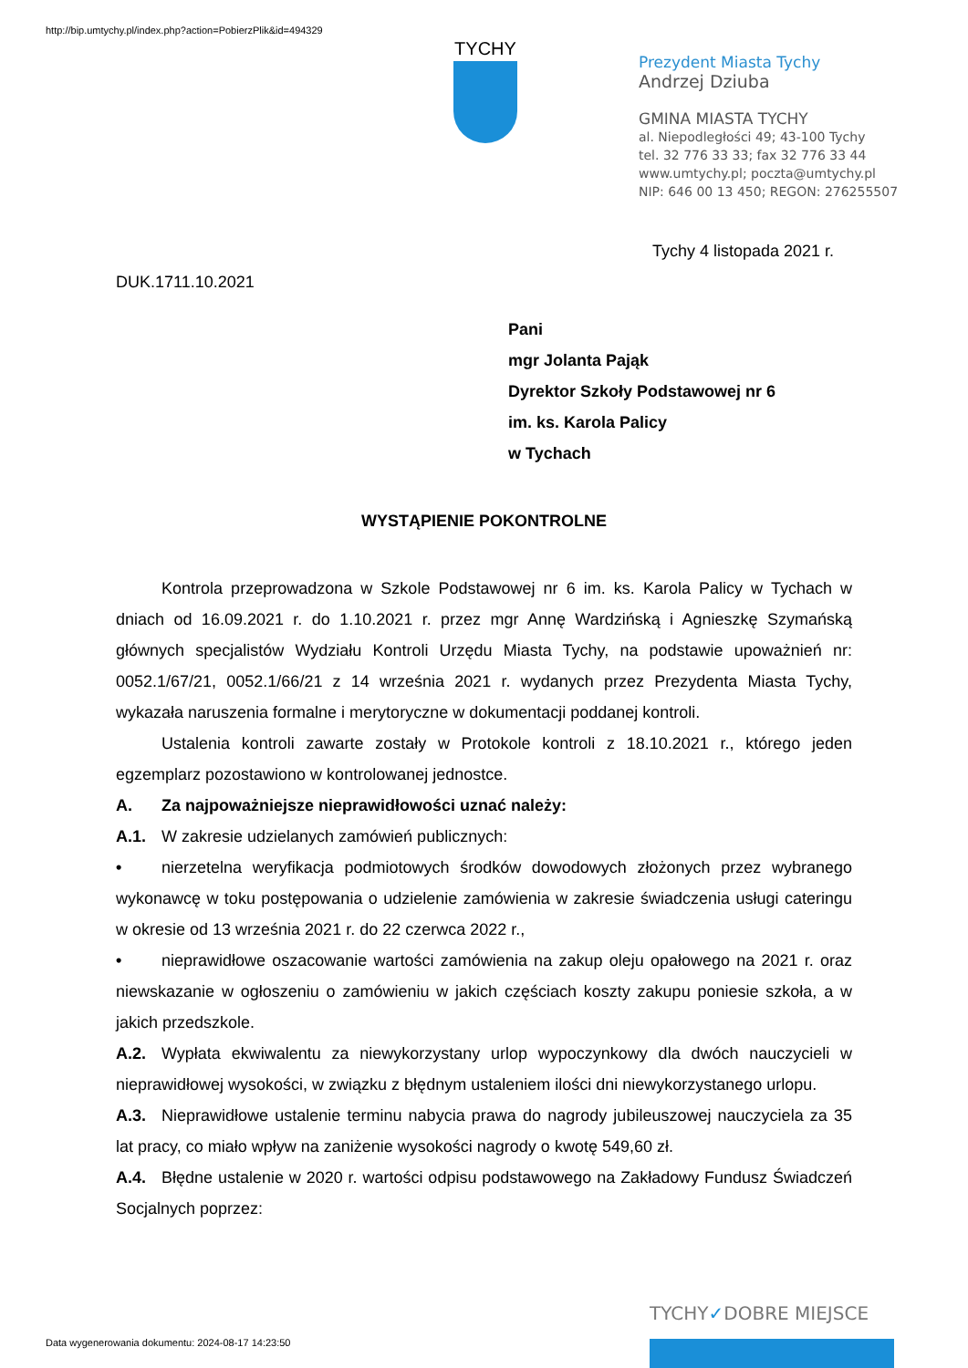http://bip.umtychy.pl/index.php?action=PobierzPlik&id=494329
TYCHY
Prezydent Miasta Tychy
Andrzej Dziuba
GMINA MIASTA TYCHY
al. Niepodległości 49; 43-100 Tychy
tel. 32 776 33 33; fax 32 776 33 44
www.umtychy.pl; poczta@umtychy.pl
NIP: 646 00 13 450; REGON: 276255507
Tychy 4 listopada 2021 r.
DUK.1711.10.2021
Pani
mgr Jolanta Pająk
Dyrektor Szkoły Podstawowej nr 6
im. ks. Karola Palicy
w Tychach
WYSTĄPIENIE POKONTROLNE
Kontrola przeprowadzona w Szkole Podstawowej nr 6 im. ks. Karola Palicy w Tychach w dniach od 16.09.2021 r. do 1.10.2021 r. przez mgr Annę Wardzińską i Agnieszkę Szymańską głównych specjalistów Wydziału Kontroli Urzędu Miasta Tychy, na podstawie upoważnień nr: 0052.1/67/21, 0052.1/66/21 z 14 września 2021 r. wydanych przez Prezydenta Miasta Tychy, wykazała naruszenia formalne i merytoryczne w dokumentacji poddanej kontroli.
Ustalenia kontroli zawarte zostały w Protokole kontroli z 18.10.2021 r., którego jeden egzemplarz pozostawiono w kontrolowanej jednostce.
A. Za najpoważniejsze nieprawidłowości uznać należy:
A.1. W zakresie udzielanych zamówień publicznych:
• nierzetelna weryfikacja podmiotowych środków dowodowych złożonych przez wybranego wykonawcę w toku postępowania o udzielenie zamówienia w zakresie świadczenia usługi cateringu w okresie od 13 września 2021 r. do 22 czerwca 2022 r.,
• nieprawidłowe oszacowanie wartości zamówienia na zakup oleju opałowego na 2021 r. oraz niewskazanie w ogłoszeniu o zamówieniu w jakich częściach koszty zakupu poniesie szkoła, a w jakich przedszkole.
A.2. Wypłata ekwiwalentu za niewykorzystany urlop wypoczynkowy dla dwóch nauczycieli w nieprawidłowej wysokości, w związku z błędnym ustaleniem ilości dni niewykorzystanego urlopu.
A.3. Nieprawidłowe ustalenie terminu nabycia prawa do nagrody jubileuszowej nauczyciela za 35 lat pracy, co miało wpływ na zaniżenie wysokości nagrody o kwotę 549,60 zł.
A.4. Błędne ustalenie w 2020 r. wartości odpisu podstawowego na Zakładowy Fundusz Świadczeń Socjalnych poprzez:
TYCHY✓DOBRE MIEJSCE
Data wygenerowania dokumentu: 2024-08-17 14:23:50